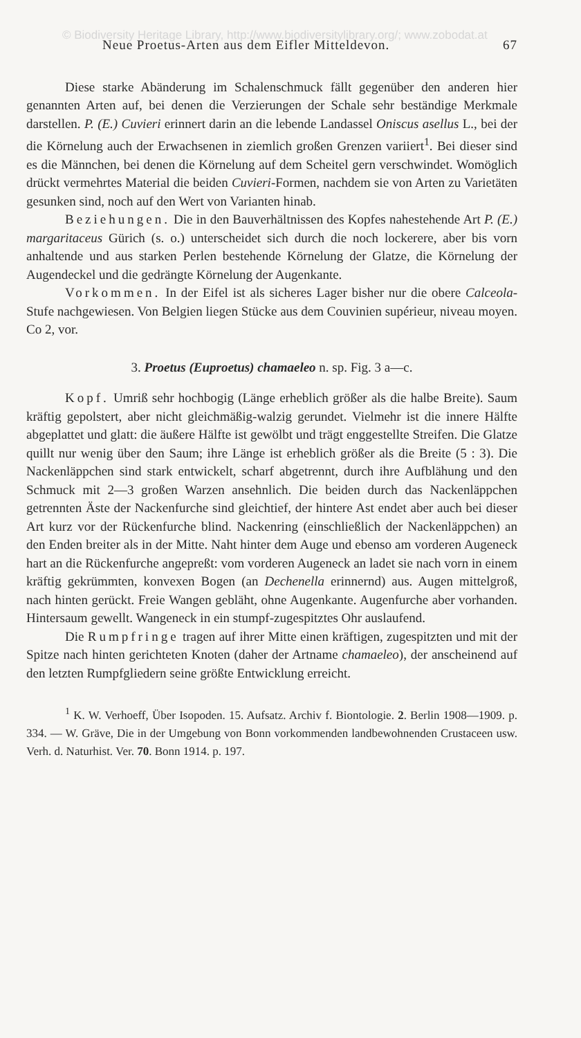© Biodiversity Heritage Library, http://www.biodiversitylibrary.org/; www.zobodat.at
Neue Proetus-Arten aus dem Eifler Mitteldevon. 67
Diese starke Abänderung im Schalenschmuck fällt gegenüber den anderen hier genannten Arten auf, bei denen die Verzierungen der Schale sehr beständige Merkmale darstellen. P. (E.) Cuvieri erinnert darin an die lebende Landassel Oniscus asellus L., bei der die Körnelung auch der Erwachsenen in ziemlich großen Grenzen variiert<sup>1</sup>. Bei dieser sind es die Männchen, bei denen die Körnelung auf dem Scheitel gern verschwindet. Womöglich drückt vermehrtes Material die beiden Cuvieri-Formen, nachdem sie von Arten zu Varietäten gesunken sind, noch auf den Wert von Varianten hinab.
Beziehungen. Die in den Bauverhältnissen des Kopfes nahestehende Art P. (E.) margaritaceus Gürich (s. o.) unterscheidet sich durch die noch lockerere, aber bis vorn anhaltende und aus starken Perlen bestehende Körnelung der Glatze, die Körnelung der Augendeckel und die gedrängte Körnelung der Augenkante.
Vorkommen. In der Eifel ist als sicheres Lager bisher nur die obere Calceola-Stufe nachgewiesen. Von Belgien liegen Stücke aus dem Couvinien supérieur, niveau moyen. Co 2, vor.
3. Proetus (Euproetus) chamaeleo n. sp. Fig. 3 a—c.
Kopf. Umriß sehr hochbogig (Länge erheblich größer als die halbe Breite). Saum kräftig gepolstert, aber nicht gleichmäßig-walzig gerundet. Vielmehr ist die innere Hälfte abgeplattet und glatt: die äußere Hälfte ist gewölbt und trägt enggestellte Streifen. Die Glatze quillt nur wenig über den Saum; ihre Länge ist erheblich größer als die Breite (5 : 3). Die Nackenläppchen sind stark entwickelt, scharf abgetrennt, durch ihre Aufblähung und den Schmuck mit 2—3 großen Warzen ansehnlich. Die beiden durch das Nackenläppchen getrennten Äste der Nackenfurche sind gleichtief, der hintere Ast endet aber auch bei dieser Art kurz vor der Rückenfurche blind. Nackenring (einschließlich der Nackenläppchen) an den Enden breiter als in der Mitte. Naht hinter dem Auge und ebenso am vorderen Augeneck hart an die Rückenfurche angepreßt: vom vorderen Augeneck an ladet sie nach vorn in einem kräftig gekrümmten, konvexen Bogen (an Dechenella erinnernd) aus. Augen mittelgroß, nach hinten gerückt. Freie Wangen gebläht, ohne Augenkante. Augenfurche aber vorhanden. Hintersaum gewellt. Wangeneck in ein stumpf-zugespitztes Ohr auslaufend.
Die Rumpfringe tragen auf ihrer Mitte einen kräftigen, zugespitzten und mit der Spitze nach hinten gerichteten Knoten (daher der Artname chamaeleo), der anscheinend auf den letzten Rumpfgliedern seine größte Entwicklung erreicht.
<sup>1</sup> K. W. Verhoeff, Über Isopoden. 15. Aufsatz. Archiv f. Biontologie. 2. Berlin 1908—1909. p. 334. — W. Gräve, Die in der Umgebung von Bonn vorkommenden landbewohnenden Crustaceen usw. Verh. d. Naturhist. Ver. 70. Bonn 1914. p. 197.